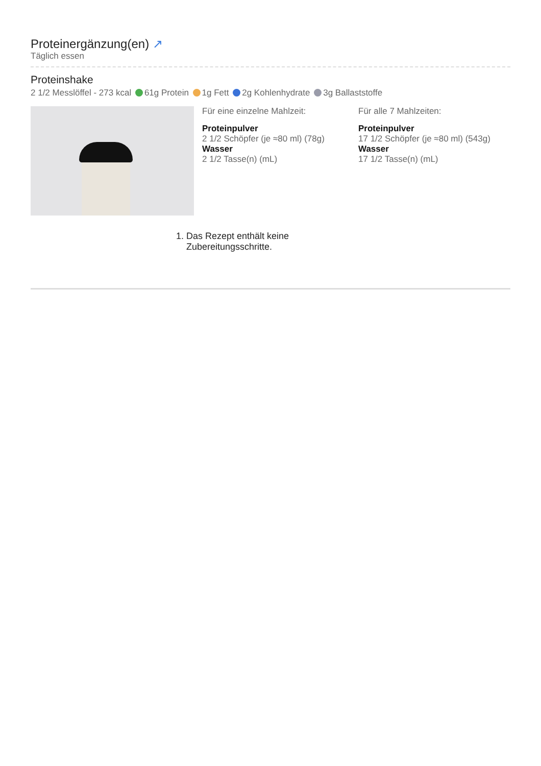Proteinergänzung(en) ↗
Täglich essen
Proteinshake
2 1/2 Messlöffel - 273 kcal 61g Protein 1g Fett 2g Kohlenhydrate 3g Ballaststoffe
Für eine einzelne Mahlzeit:
Proteinpulver
2 1/2 Schöpfer (je ≈80 ml) (78g)
Wasser
2 1/2 Tasse(n) (mL)
Für alle 7 Mahlzeiten:
Proteinpulver
17 1/2 Schöpfer (je ≈80 ml) (543g)
Wasser
17 1/2 Tasse(n) (mL)
1. Das Rezept enthält keine Zubereitungsschritte.